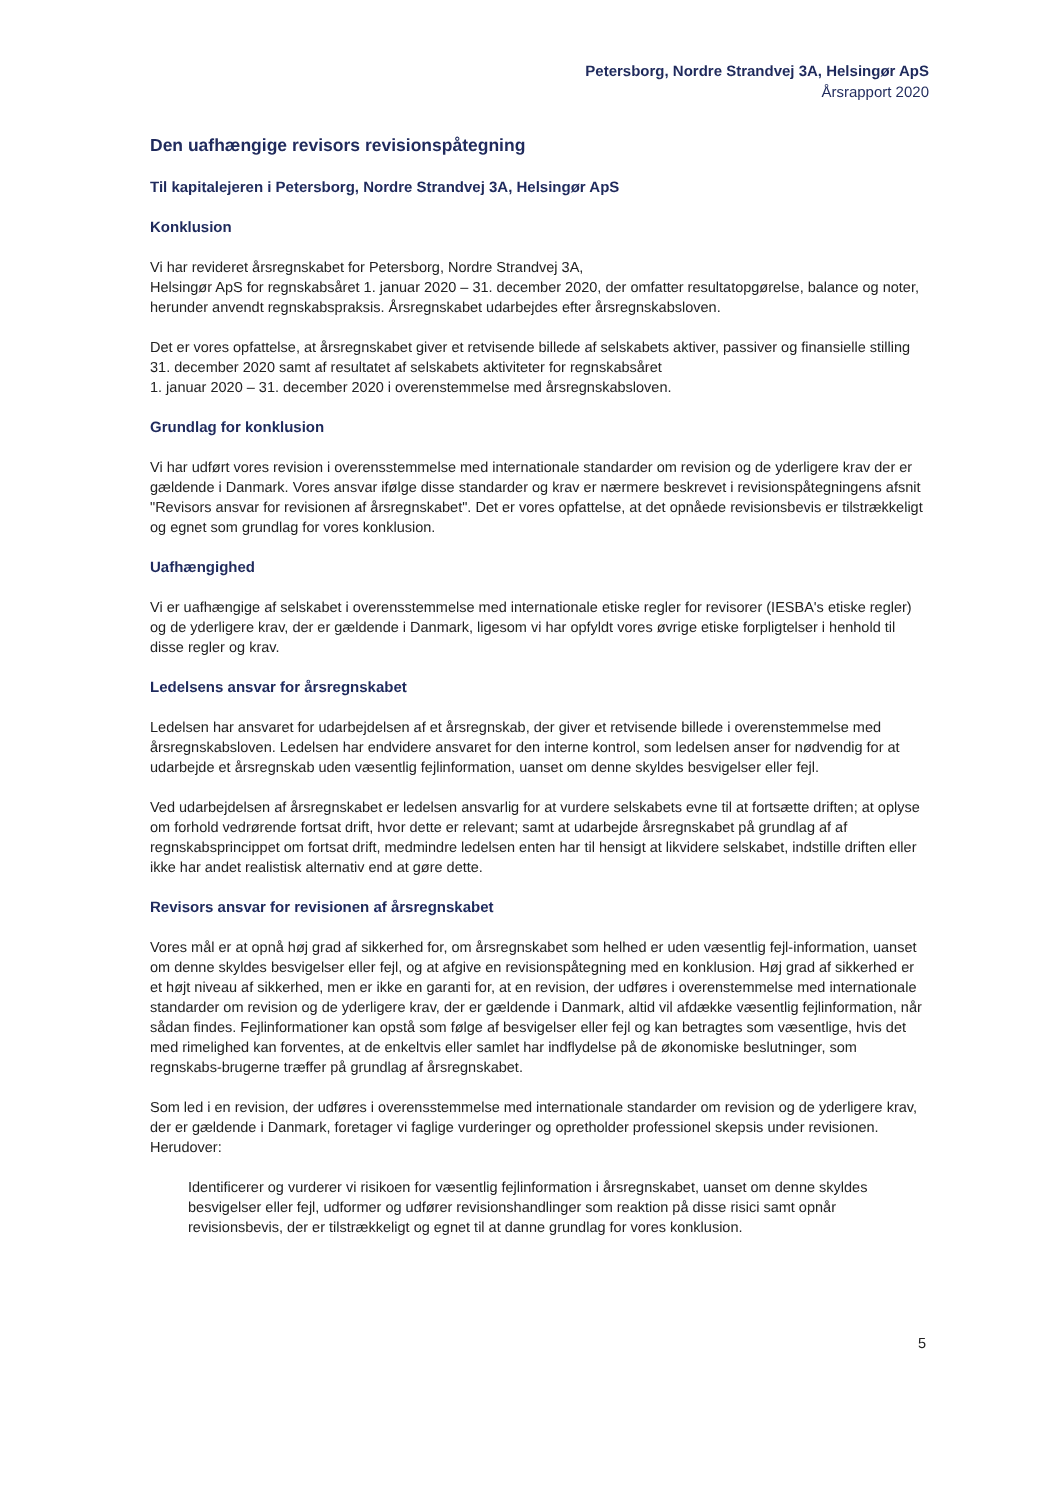Petersborg, Nordre Strandvej 3A, Helsingør ApS
Årsrapport 2020
Den uafhængige revisors revisionspåtegning
Til kapitalejeren i Petersborg, Nordre Strandvej 3A, Helsingør ApS
Konklusion
Vi har revideret årsregnskabet for Petersborg, Nordre Strandvej 3A,
Helsingør ApS for regnskabsåret 1. januar 2020 – 31. december 2020, der omfatter resultatopgørelse, balance og noter, herunder anvendt regnskabspraksis. Årsregnskabet udarbejdes efter årsregnskabsloven.
Det er vores opfattelse, at årsregnskabet giver et retvisende billede af selskabets aktiver, passiver og finansielle stilling 31. december 2020 samt af resultatet af selskabets aktiviteter for regnskabsåret
1. januar 2020 – 31. december 2020 i overenstemmelse med årsregnskabsloven.
Grundlag for konklusion
Vi har udført vores revision i overensstemmelse med internationale standarder om revision og de yderligere krav der er gældende i Danmark. Vores ansvar ifølge disse standarder og krav er nærmere beskrevet i revisionspåtegningens afsnit "Revisors ansvar for revisionen af årsregnskabet". Det er vores opfattelse, at det opnåede revisionsbevis er tilstrækkeligt og egnet som grundlag for vores konklusion.
Uafhængighed
Vi er uafhængige af selskabet i overensstemmelse med internationale etiske regler for revisorer (IESBA's etiske regler) og de yderligere krav, der er gældende i Danmark, ligesom vi har opfyldt vores øvrige etiske forpligtelser i henhold til disse regler og krav.
Ledelsens ansvar for årsregnskabet
Ledelsen har ansvaret for udarbejdelsen af et årsregnskab, der giver et retvisende billede i overenstemmelse med årsregnskabsloven. Ledelsen har endvidere ansvaret for den interne kontrol, som ledelsen anser for nødvendig for at udarbejde et årsregnskab uden væsentlig fejlinformation, uanset om denne skyldes besvigelser eller fejl.
Ved udarbejdelsen af årsregnskabet er ledelsen ansvarlig for at vurdere selskabets evne til at fortsætte driften; at oplyse om forhold vedrørende fortsat drift, hvor dette er relevant; samt at udarbejde årsregnskabet på grundlag af af regnskabsprincippet om fortsat drift, medmindre ledelsen enten har til hensigt at likvidere selskabet, indstille driften eller ikke har andet realistisk alternativ end at gøre dette.
Revisors ansvar for revisionen af årsregnskabet
Vores mål er at opnå høj grad af sikkerhed for, om årsregnskabet som helhed er uden væsentlig fejl-information, uanset om denne skyldes besvigelser eller fejl, og at afgive en revisionspåtegning med en konklusion. Høj grad af sikkerhed er et højt niveau af sikkerhed, men er ikke en garanti for, at en revision, der udføres i overenstemmelse med internationale standarder om revision og de yderligere krav, der er gældende i Danmark, altid vil afdække væsentlig fejlinformation, når sådan findes. Fejlinformationer kan opstå som følge af besvigelser eller fejl og kan betragtes som væsentlige, hvis det med rimelighed kan forventes, at de enkeltvis eller samlet har indflydelse på de økonomiske beslutninger, som regnskabs-brugerne træffer på grundlag af årsregnskabet.
Som led i en revision, der udføres i overensstemmelse med internationale standarder om revision og de yderligere krav, der er gældende i Danmark, foretager vi faglige vurderinger og opretholder professionel skepsis under revisionen. Herudover:
Identificerer og vurderer vi risikoen for væsentlig fejlinformation i årsregnskabet, uanset om denne skyldes besvigelser eller fejl, udformer og udfører revisionshandlinger som reaktion på disse risici samt opnår revisionsbevis, der er tilstrækkeligt og egnet til at danne grundlag for vores konklusion.
5